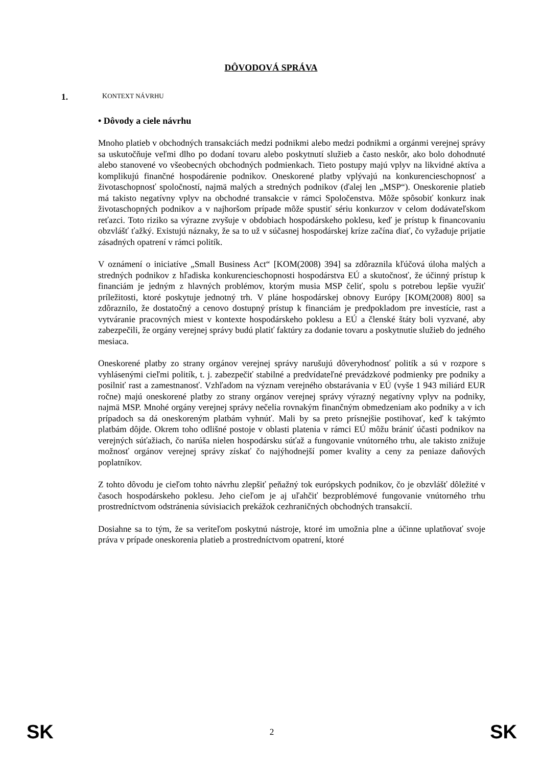DÔVODOVÁ SPRÁVA
1. KONTEXT NÁVRHU
• Dôvody a ciele návrhu
Mnoho platieb v obchodných transakciách medzi podnikmi alebo medzi podnikmi a orgánmi verejnej správy sa uskutočňuje veľmi dlho po dodaní tovaru alebo poskytnutí služieb a často neskôr, ako bolo dohodnuté alebo stanovené vo všeobecných obchodných podmienkach. Tieto postupy majú vplyv na likvidné aktíva a komplikujú finančné hospodárenie podnikov. Oneskorené platby vplývajú na konkurencieschopnosť a životaschopnosť spoločností, najmä malých a stredných podnikov (ďalej len „MSP“). Oneskorenie platieb má takisto negatívny vplyv na obchodné transakcie v rámci Spoločenstva. Môže spôsobiť konkurz inak životaschopných podnikov a v najhoršom prípade môže spustiť sériu konkurzov v celom dodávateľskom reťazci. Toto riziko sa výrazne zvyšuje v obdobiach hospodárskeho poklesu, keď je prístup k financovaniu obzvlášť ťažký. Existujú náznaky, že sa to už v súčasnej hospodárskej kríze začína diať, čo vyžaduje prijatie zásadných opatrení v rámci politík.
V oznámení o iniciatíve „Small Business Act“ [KOM(2008) 394] sa zdôraznila kľúčová úloha malých a stredných podnikov z hľadiska konkurencieschopnosti hospodárstva EÚ a skutočnosť, že účinný prístup k financiám je jedným z hlavných problémov, ktorým musia MSP čeliť, spolu s potrebou lepšie využiť príležitosti, ktoré poskytuje jednotný trh. V pláne hospodárskej obnovy Európy [KOM(2008) 800] sa zdôraznilo, že dostatočný a cenovo dostupný prístup k financiám je predpokladom pre investície, rast a vytváranie pracovných miest v kontexte hospodárskeho poklesu a EÚ a členské štáty boli vyzvané, aby zabezpečili, že orgány verejnej správy budú platiť faktúry za dodanie tovaru a poskytnutie služieb do jedného mesiaca.
Oneskorené platby zo strany orgánov verejnej správy narušujú dôveryhodnosť politík a sú v rozpore s vyhlásenými cieľmi politík, t. j. zabezpečiť stabilné a predvídateľné prevádzkové podmienky pre podniky a posilniť rast a zamestnanosť. Vzhľadom na význam verejného obstarávania v EÚ (vyše 1 943 miliárd EUR ročne) majú oneskorené platby zo strany orgánov verejnej správy výrazný negatívny vplyv na podniky, najmä MSP. Mnohé orgány verejnej správy nečelia rovnakým finančným obmedzeniam ako podniky a v ich prípadoch sa dá oneskoreným platbám vyhnúť. Mali by sa preto prísnejšie postihovať, keď k takýmto platbám dôjde. Okrem toho odlišné postoje v oblasti platenia v rámci EÚ môžu brániť účasti podnikov na verejných súťažiach, čo narúša nielen hospodársku súťaž a fungovanie vnútorného trhu, ale takisto znižuje možnosť orgánov verejnej správy získať čo najýhodnejší pomer kvality a ceny za peniaze daňových poplatníkov.
Z tohto dôvodu je cieľom tohto návrhu zlepšiť peňažný tok európskych podnikov, čo je obzvlášť dôležité v časoch hospodárskeho poklesu. Jeho cieľom je aj uľahčiť bezproblémové fungovanie vnútorného trhu prostredníctvom odstránenia súvisiacich prekážok cezhraničných obchodných transakcií.
Dosiahne sa to tým, že sa veriteľom poskytnú nástroje, ktoré im umožnia plne a účinne uplatňovať svoje práva v prípade oneskorenia platieb a prostredníctvom opatrení, ktoré
SK 2 SK